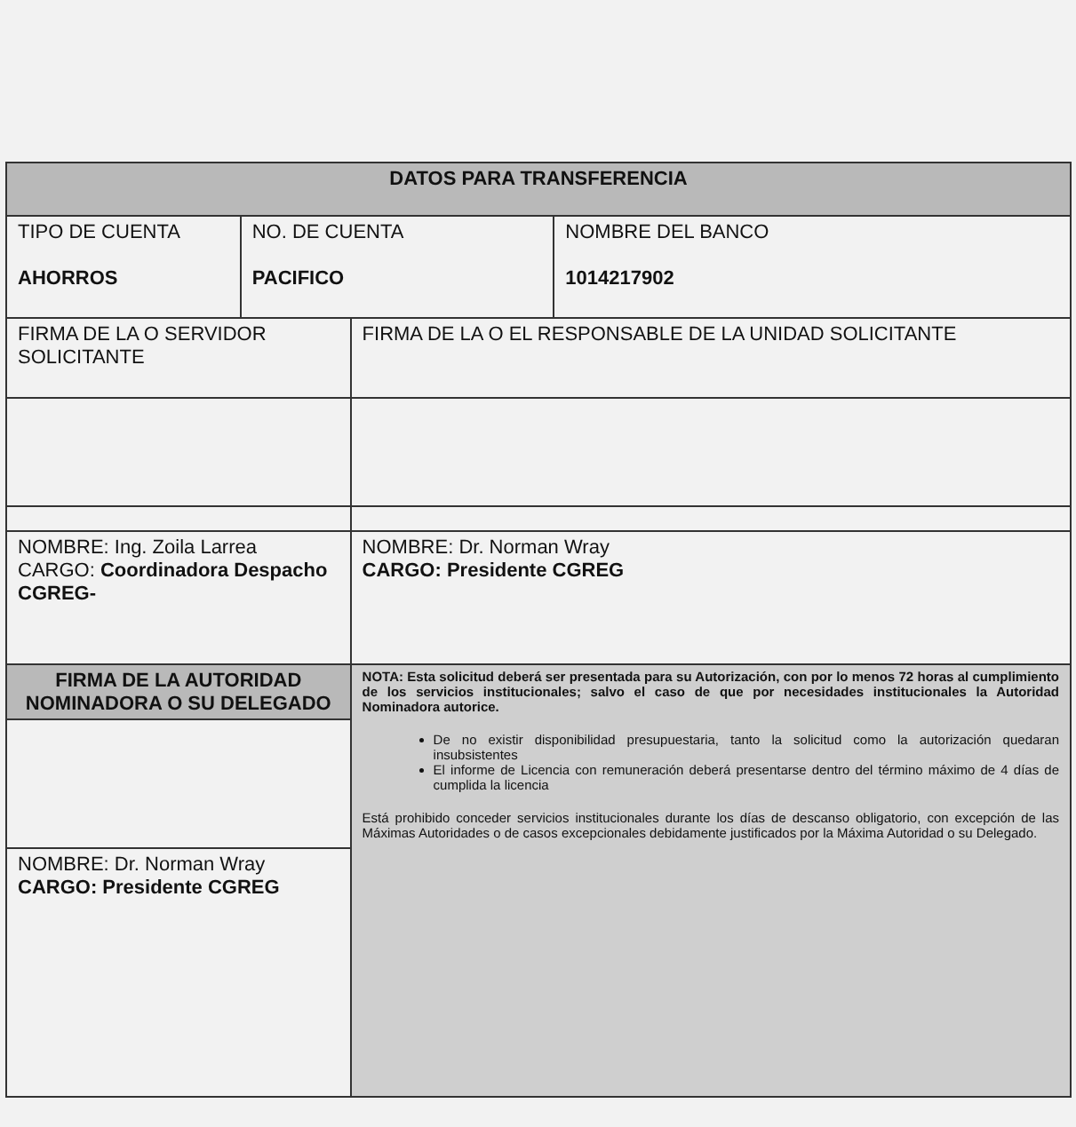| DATOS PARA TRANSFERENCIA | | | |
| --- | --- | --- | --- |
| TIPO DE CUENTA AHORROS | NO. DE CUENTA PACIFICO | | NOMBRE DEL BANCO 1014217902 |
| FIRMA DE LA O SERVIDOR SOLICITANTE | | FIRMA DE LA O EL RESPONSABLE DE LA UNIDAD SOLICITANTE | |
| NOMBRE: Ing. Zoila Larrea CARGO: Coordinadora Despacho CGREG- | | NOMBRE: Dr. Norman Wray CARGO: Presidente CGREG | |
| FIRMA DE LA AUTORIDAD NOMINADORA O SU DELEGADO | | NOTA: Esta solicitud deberá ser presentada para su Autorización, con por lo menos 72 horas al cumplimiento de los servicios institucionales; salvo el caso de que por necesidades institucionales la Autoridad Nominadora autorice. De no existir disponibilidad presupuestaria, tanto la solicitud como la autorización quedaran insubsistentes El informe de Licencia con remuneración deberá presentarse dentro del término máximo de 4 días de cumplida la licencia Está prohibido conceder servicios institucionales durante los días de descanso obligatorio, con excepción de las Máximas Autoridades o de casos excepcionales debidamente justificados por la Máxima Autoridad o su Delegado. | |
| NOMBRE: Dr. Norman Wray CARGO: Presidente CGREG | | | |